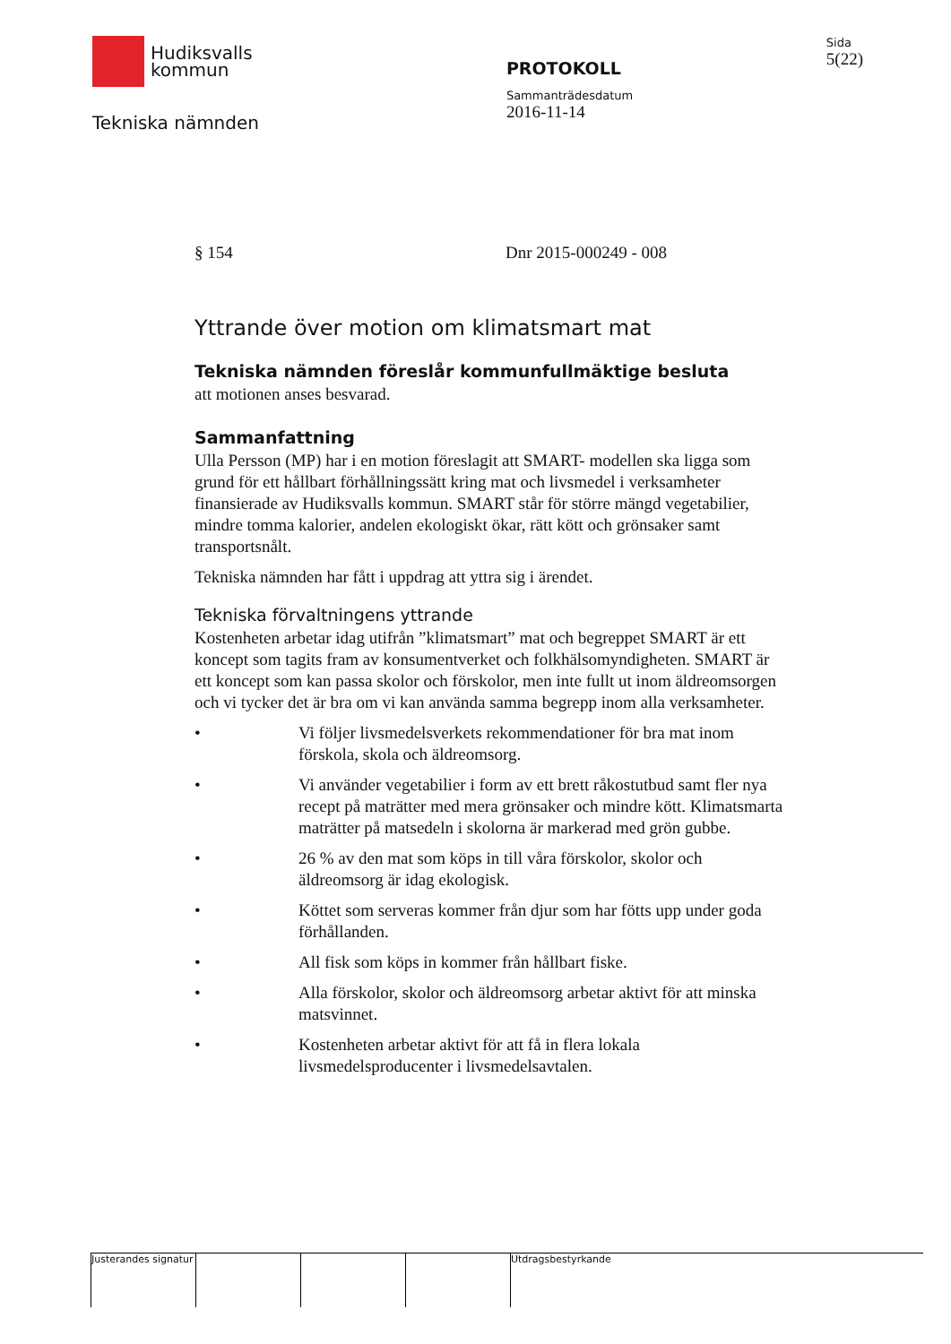Hudiksvalls
kommun
Tekniska nämnden
PROTOKOLL
Sammanträdesdatum
2016-11-14
Sida
5(22)
§ 154 Dnr 2015-000249 - 008
Yttrande över motion om klimatsmart mat
Tekniska nämnden föreslår kommunfullmäktige besluta
att motionen anses besvarad.
Sammanfattning
Ulla Persson (MP) har i en motion föreslagit att SMART- modellen ska ligga som grund för ett hållbart förhållningssätt kring mat och livsmedel i verksamheter finansierade av Hudiksvalls kommun. SMART står för större mängd vegetabilier, mindre tomma kalorier, andelen ekologiskt ökar, rätt kött och grönsaker samt transportsnålt.
Tekniska nämnden har fått i uppdrag att yttra sig i ärendet.
Tekniska förvaltningens yttrande
Kostenheten arbetar idag utifrån ”klimatsmart” mat och begreppet SMART är ett koncept som tagits fram av konsumentverket och folkhälsomyndigheten. SMART är ett koncept som kan passa skolor och förskolor, men inte fullt ut inom äldreomsorgen och vi tycker det är bra om vi kan använda samma begrepp inom alla verksamheter.
• Vi följer livsmedelsverkets rekommendationer för bra mat inom förskola, skola och äldreomsorg.
• Vi använder vegetabilier i form av ett brett råkostutbud samt fler nya recept på maträtter med mera grönsaker och mindre kött. Klimatsmarta maträtter på matsedeln i skolorna är markerad med grön gubbe.
• 26 % av den mat som köps in till våra förskolor, skolor och äldreomsorg är idag ekologisk.
• Köttet som serveras kommer från djur som har fötts upp under goda förhållanden.
• All fisk som köps in kommer från hållbart fiske.
• Alla förskolor, skolor och äldreomsorg arbetar aktivt för att minska matsvinnet.
• Kostenheten arbetar aktivt för att få in flera lokala livsmedelsproducenter i livsmedelsavtalen.
Justerandes signatur
Utdragsbestyrkande